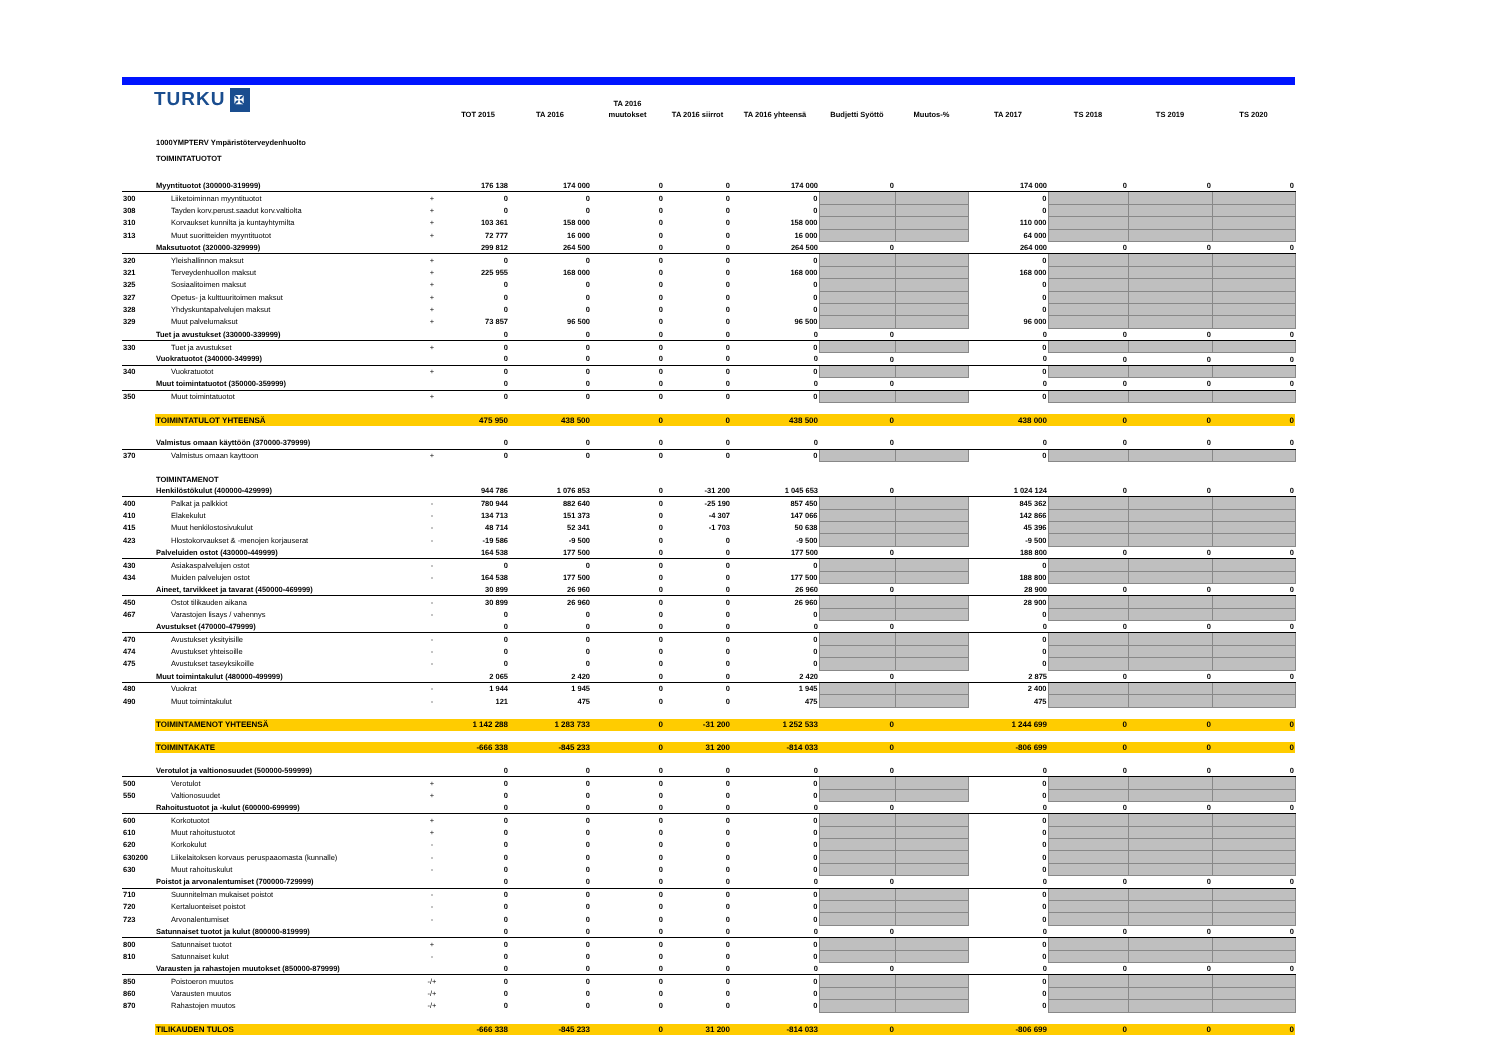TURKU ✠
| | | | TOT 2015 | TA 2016 | TA 2016 muutokset | TA 2016 siirrot | TA 2016 yhteensä | Budjetti Syöttö | Muutos-% | TA 2017 | TS 2018 | TS 2019 | TS 2020 |
| --- | --- | --- | --- | --- | --- | --- | --- | --- | --- | --- | --- | --- | --- |
| | 1000YMPTERV Ympäristöterveydenhuolto | | | | | | | | | | | | |
| | TOIMINTATUOTOT | | | | | | | | | | | | |
| | Myyntituotot (300000-319999) | | 176 138 | 174 000 | 0 | 0 | 174 000 | 0 | | 174 000 | 0 | 0 | 0 |
| 300 | Liiketoiminnan myyntituotot | + | 0 | 0 | 0 | 0 | 0 | | | 0 | | | |
| 308 | Tayden korv.perust.saadut korv.valtiolta | + | 0 | 0 | 0 | 0 | 0 | | | 0 | | | |
| 310 | Korvaukset kunnilta ja kuntayhtymilta | + | 103 361 | 158 000 | 0 | 0 | 158 000 | | | 110 000 | | | |
| 313 | Muut suoritteiden myyntituotot | + | 72 777 | 16 000 | 0 | 0 | 16 000 | | | 64 000 | | | |
| | Maksutuotot (320000-329999) | | 299 812 | 264 500 | 0 | 0 | 264 500 | 0 | | 264 000 | 0 | 0 | 0 |
| 320 | Yleishallinnon maksut | + | 0 | 0 | 0 | 0 | 0 | | | 0 | | | |
| 321 | Terveydenhuollon maksut | + | 225 955 | 168 000 | 0 | 0 | 168 000 | | | 168 000 | | | |
| 325 | Sosiaalitoimen maksut | + | 0 | 0 | 0 | 0 | 0 | | | 0 | | | |
| 327 | Opetus- ja kulttuuritoimen maksut | + | 0 | 0 | 0 | 0 | 0 | | | 0 | | | |
| 328 | Yhdyskuntapalvelujen maksut | + | 0 | 0 | 0 | 0 | 0 | | | 0 | | | |
| 329 | Muut palvelumaksut | + | 73 857 | 96 500 | 0 | 0 | 96 500 | | | 96 000 | | | |
| | Tuet ja avustukset (330000-339999) | | 0 | 0 | 0 | 0 | 0 | 0 | | 0 | 0 | 0 | 0 |
| 330 | Tuet ja avustukset | + | 0 | 0 | 0 | 0 | 0 | | | 0 | | | |
| | Vuokratuotot (340000-349999) | | 0 | 0 | 0 | 0 | 0 | 0 | | 0 | 0 | 0 | 0 |
| 340 | Vuokratuotot | + | 0 | 0 | 0 | 0 | 0 | | | 0 | | | |
| | Muut toimintatuotot (350000-359999) | | 0 | 0 | 0 | 0 | 0 | 0 | | 0 | 0 | 0 | 0 |
| 350 | Muut toimintatuotot | + | 0 | 0 | 0 | 0 | 0 | | | 0 | | | |
| | TOIMINTATULOT YHTEENSÄ | | 475 950 | 438 500 | 0 | 0 | 438 500 | 0 | | 438 000 | 0 | 0 | 0 |
| | Valmistus omaan käyttöön (370000-379999) | | 0 | 0 | 0 | 0 | 0 | 0 | | 0 | 0 | 0 | 0 |
| 370 | Valmistus omaan kayttoon | + | 0 | 0 | 0 | 0 | 0 | | | 0 | | | |
| | TOIMINTAMENOT | | | | | | | | | | | | |
| | Henkilöstökulut (400000-429999) | | 944 786 | 1 076 853 | 0 | -31 200 | 1 045 653 | 0 | | 1 024 124 | 0 | 0 | 0 |
| 400 | Palkat ja palkkiot | - | 780 944 | 882 640 | 0 | -25 190 | 857 450 | | | 845 362 | | | |
| 410 | Elakekulut | - | 134 713 | 151 373 | 0 | -4 307 | 147 066 | | | 142 866 | | | |
| 415 | Muut henkilostosivukulut | - | 48 714 | 52 341 | 0 | -1 703 | 50 638 | | | 45 396 | | | |
| 423 | Hlostokorvaukset & -menojen korjauserat | - | -19 586 | -9 500 | 0 | 0 | -9 500 | | | -9 500 | | | |
| | Palveluiden ostot (430000-449999) | | 164 538 | 177 500 | 0 | 0 | 177 500 | 0 | | 188 800 | 0 | 0 | 0 |
| 430 | Asiakaspalvelujen ostot | - | 0 | 0 | 0 | 0 | 0 | | | 0 | | | |
| 434 | Muiden palvelujen ostot | - | 164 538 | 177 500 | 0 | 0 | 177 500 | | | 188 800 | | | |
| | Aineet, tarvikkeet ja tavarat (450000-469999) | | 30 899 | 26 960 | 0 | 0 | 26 960 | 0 | | 28 900 | 0 | 0 | 0 |
| 450 | Ostot tilikauden aikana | - | 30 899 | 26 960 | 0 | 0 | 26 960 | | | 28 900 | | | |
| 467 | Varastojen lisays / vahennys | - | 0 | 0 | 0 | 0 | 0 | | | 0 | | | |
| | Avustukset (470000-479999) | | 0 | 0 | 0 | 0 | 0 | 0 | | 0 | 0 | 0 | 0 |
| 470 | Avustukset yksityisille | - | 0 | 0 | 0 | 0 | 0 | | | 0 | | | |
| 474 | Avustukset yhteisoille | - | 0 | 0 | 0 | 0 | 0 | | | 0 | | | |
| 475 | Avustukset taseyksikoille | - | 0 | 0 | 0 | 0 | 0 | | | 0 | | | |
| | Muut toimintakulut (480000-499999) | | 2 065 | 2 420 | 0 | 0 | 2 420 | 0 | | 2 875 | 0 | 0 | 0 |
| 480 | Vuokrat | - | 1 944 | 1 945 | 0 | 0 | 1 945 | | | 2 400 | | | |
| 490 | Muut toimintakulut | - | 121 | 475 | 0 | 0 | 475 | | | 475 | | | |
| | TOIMINTAMENOT YHTEENSÄ | | 1 142 288 | 1 283 733 | 0 | -31 200 | 1 252 533 | 0 | | 1 244 699 | 0 | 0 | 0 |
| | TOIMINTAKATE | | -666 338 | -845 233 | 0 | 31 200 | -814 033 | 0 | | -806 699 | 0 | 0 | 0 |
| | Verotulot ja valtionosuudet (500000-599999) | | 0 | 0 | 0 | 0 | 0 | 0 | | 0 | 0 | 0 | 0 |
| 500 | Verotulot | + | 0 | 0 | 0 | 0 | 0 | | | 0 | | | |
| 550 | Valtionosuudet | + | 0 | 0 | 0 | 0 | 0 | | | 0 | | | |
| | Rahoitustuotot ja -kulut (600000-699999) | | 0 | 0 | 0 | 0 | 0 | 0 | | 0 | 0 | 0 | 0 |
| 600 | Korkotuotot | + | 0 | 0 | 0 | 0 | 0 | | | 0 | | | |
| 610 | Muut rahoitustuotot | + | 0 | 0 | 0 | 0 | 0 | | | 0 | | | |
| 620 | Korkokulut | - | 0 | 0 | 0 | 0 | 0 | | | 0 | | | |
| 630200 | Liikelaitoksen korvaus peruspaaomasta (kunnalle) | - | 0 | 0 | 0 | 0 | 0 | | | 0 | | | |
| 630 | Muut rahoituskulut | - | 0 | 0 | 0 | 0 | 0 | | | 0 | | | |
| | Poistot ja arvonalentumiset (700000-729999) | | 0 | 0 | 0 | 0 | 0 | 0 | | 0 | 0 | 0 | 0 |
| 710 | Suunnitelman mukaiset poistot | - | 0 | 0 | 0 | 0 | 0 | | | 0 | | | |
| 720 | Kertaluonteiset poistot | - | 0 | 0 | 0 | 0 | 0 | | | 0 | | | |
| 723 | Arvonalentumiset | - | 0 | 0 | 0 | 0 | 0 | | | 0 | | | |
| | Satunnaiset tuotot ja kulut (800000-819999) | | 0 | 0 | 0 | 0 | 0 | 0 | | 0 | 0 | 0 | 0 |
| 800 | Satunnaiset tuotot | + | 0 | 0 | 0 | 0 | 0 | | | 0 | | | |
| 810 | Satunnaiset kulut | - | 0 | 0 | 0 | 0 | 0 | | | 0 | | | |
| | Varausten ja rahastojen muutokset (850000-879999) | | 0 | 0 | 0 | 0 | 0 | 0 | | 0 | 0 | 0 | 0 |
| 850 | Poistoeron muutos | -/+ | 0 | 0 | 0 | 0 | 0 | | | 0 | | | |
| 860 | Varausten muutos | -/+ | 0 | 0 | 0 | 0 | 0 | | | 0 | | | |
| 870 | Rahastojen muutos | -/+ | 0 | 0 | 0 | 0 | 0 | | | 0 | | | |
| | TILIKAUDEN TULOS | | -666 338 | -845 233 | 0 | 31 200 | -814 033 | 0 | | -806 699 | 0 | 0 | 0 |